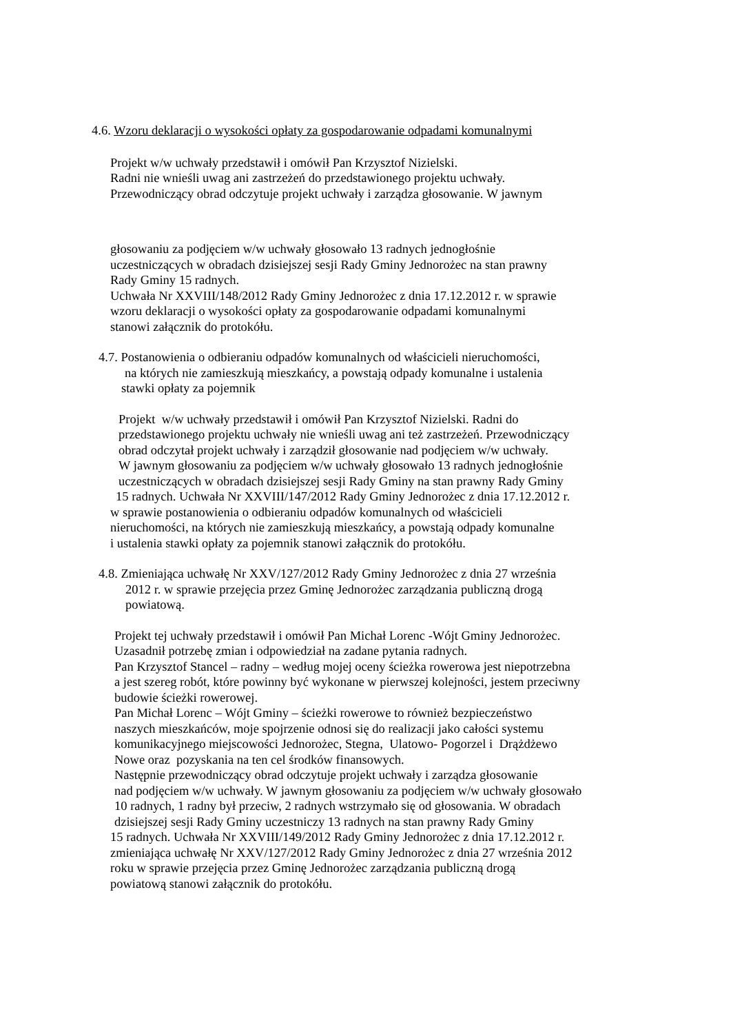4.6. Wzoru deklaracji o wysokości opłaty za gospodarowanie odpadami komunalnymi
Projekt w/w uchwały przedstawił i omówił Pan Krzysztof Nizielski.
Radni nie wnieśli uwag ani zastrzeżeń do przedstawionego projektu uchwały.
Przewodniczący obrad odczytuje projekt uchwały i zarządza głosowanie. W jawnym
głosowaniu za podjęciem w/w uchwały głosowało 13 radnych jednogłośnie
uczestniczących w obradach dzisiejszej sesji Rady Gminy Jednorożec na stan prawny
Rady Gminy 15 radnych.
Uchwała Nr XXVIII/148/2012 Rady Gminy Jednorożec z dnia 17.12.2012 r. w sprawie
wzoru deklaracji o wysokości opłaty za gospodarowanie odpadami komunalnymi
stanowi załącznik do protokółu.
4.7. Postanowienia o odbieraniu odpadów komunalnych od właścicieli nieruchomości,
na których nie zamieszkują mieszkańcy, a powstają odpady komunalne i ustalenia
stawki opłaty za pojemnik
Projekt w/w uchwały przedstawił i omówił Pan Krzysztof Nizielski. Radni do
przedstawionego projektu uchwały nie wnieśli uwag ani też zastrzeżeń. Przewodniczący
obrad odczytał projekt uchwały i zarządził głosowanie nad podjęciem w/w uchwały.
W jawnym głosowaniu za podjęciem w/w uchwały głosowało 13 radnych jednogłośnie
uczestniczących w obradach dzisiejszej sesji Rady Gminy na stan prawny Rady Gminy
15 radnych. Uchwała Nr XXVIII/147/2012 Rady Gminy Jednorożec z dnia 17.12.2012 r.
w sprawie postanowienia o odbieraniu odpadów komunalnych od właścicieli
nieruchomości, na których nie zamieszkują mieszkańcy, a powstają odpady komunalne
i ustalenia stawki opłaty za pojemnik stanowi załącznik do protokółu.
4.8. Zmieniająca uchwałę Nr XXV/127/2012 Rady Gminy Jednorożec z dnia 27 września
2012 r. w sprawie przejęcia przez Gminę Jednorożec zarządzania publiczną drogą
powiatową.
Projekt tej uchwały przedstawił i omówił Pan Michał Lorenc -Wójt Gminy Jednorożec.
Uzasadnił potrzebę zmian i odpowiedział na zadane pytania radnych.
Pan Krzysztof Stancel – radny – według mojej oceny ścieżka rowerowa jest niepotrzebna
a jest szereg robót, które powinny być wykonane w pierwszej kolejności, jestem przeciwny
budowie ścieżki rowerowej.
Pan Michał Lorenc – Wójt Gminy – ścieżki rowerowe to również bezpieczeństwo
naszych mieszkańców, moje spojrzenie odnosi się do realizacji jako całości systemu
komunikacyjnego miejscowości Jednorożec, Stegna, Ulatowo- Pogorzel i Drążdżewo
Nowe oraz pozyskania na ten cel środków finansowych.
Następnie przewodniczący obrad odczytuje projekt uchwały i zarządza głosowanie
nad podjęciem w/w uchwały. W jawnym głosowaniu za podjęciem w/w uchwały głosowało
10 radnych, 1 radny był przeciw, 2 radnych wstrzymało się od głosowania. W obradach
dzisiejszej sesji Rady Gminy uczestniczy 13 radnych na stan prawny Rady Gminy
15 radnych. Uchwała Nr XXVIII/149/2012 Rady Gminy Jednorożec z dnia 17.12.2012 r.
zmieniająca uchwałę Nr XXV/127/2012 Rady Gminy Jednorożec z dnia 27 września 2012
roku w sprawie przejęcia przez Gminę Jednorożec zarządzania publiczną drogą
powiatową stanowi załącznik do protokółu.